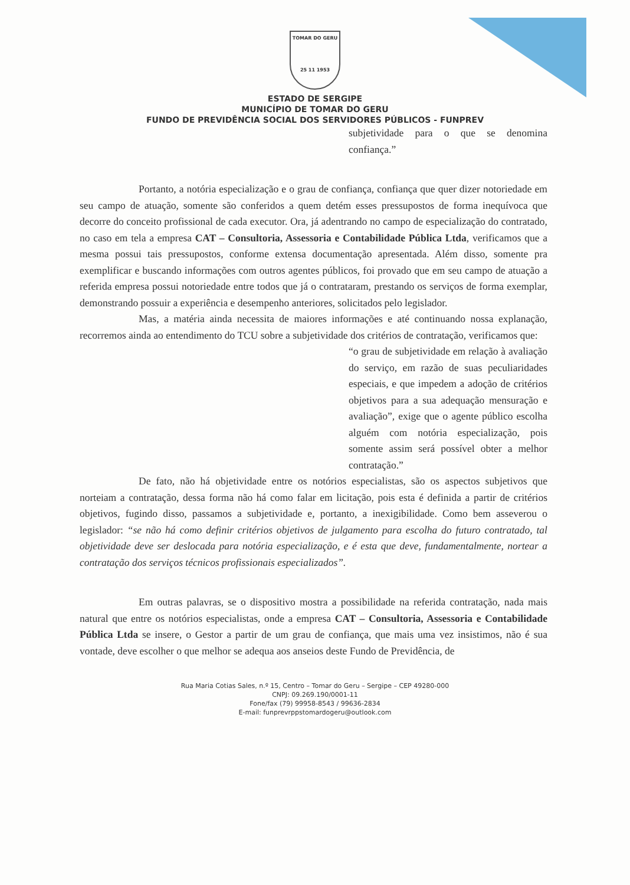TOMAR DO GERU
25 11 1953
ESTADO DE SERGIPE
MUNICÍPIO DE TOMAR DO GERU
FUNDO DE PREVIDÊNCIA SOCIAL DOS SERVIDORES PÚBLICOS - FUNPREV
subjetividade para o que se denomina confiança.”
Portanto, a notória especialização e o grau de confiança, confiança que quer dizer notoriedade em seu campo de atuação, somente são conferidos a quem detém esses pressupostos de forma inequívoca que decorre do conceito profissional de cada executor. Ora, já adentrando no campo de especialização do contratado, no caso em tela a empresa CAT – Consultoria, Assessoria e Contabilidade Pública Ltda, verificamos que a mesma possui tais pressupostos, conforme extensa documentação apresentada. Além disso, somente pra exemplificar e buscando informações com outros agentes públicos, foi provado que em seu campo de atuação a referida empresa possui notoriedade entre todos que já o contrataram, prestando os serviços de forma exemplar, demonstrando possuir a experiência e desempenho anteriores, solicitados pelo legislador.
Mas, a matéria ainda necessita de maiores informações e até continuando nossa explanação, recorremos ainda ao entendimento do TCU sobre a subjetividade dos critérios de contratação, verificamos que:
“o grau de subjetividade em relação à avaliação do serviço, em razão de suas peculiaridades especiais, e que impedem a adoção de critérios objetivos para a sua adequação mensuração e avaliação”, exige que o agente público escolha alguém com notória especialização, pois somente assim será possível obter a melhor contratação.”
De fato, não há objetividade entre os notórios especialistas, são os aspectos subjetivos que norteiam a contratação, dessa forma não há como falar em licitação, pois esta é definida a partir de critérios objetivos, fugindo disso, passamos a subjetividade e, portanto, a inexigibilidade. Como bem asseverou o legislador: “se não há como definir critérios objetivos de julgamento para escolha do futuro contratado, tal objetividade deve ser deslocada para notória especialização, e é esta que deve, fundamentalmente, nortear a contratação dos serviços técnicos profissionais especializados”.
Em outras palavras, se o dispositivo mostra a possibilidade na referida contratação, nada mais natural que entre os notórios especialistas, onde a empresa CAT – Consultoria, Assessoria e Contabilidade Pública Ltda se insere, o Gestor a partir de um grau de confiança, que mais uma vez insistimos, não é sua vontade, deve escolher o que melhor se adequa aos anseios deste Fundo de Previdência, de
Rua Maria Cotias Sales, n.º 15, Centro – Tomar do Geru – Sergipe – CEP 49280-000
CNPJ: 09.269.190/0001-11
Fone/fax (79) 99958-8543 / 99636-2834
E-mail: funprevrppstomardogeru@outlook.com